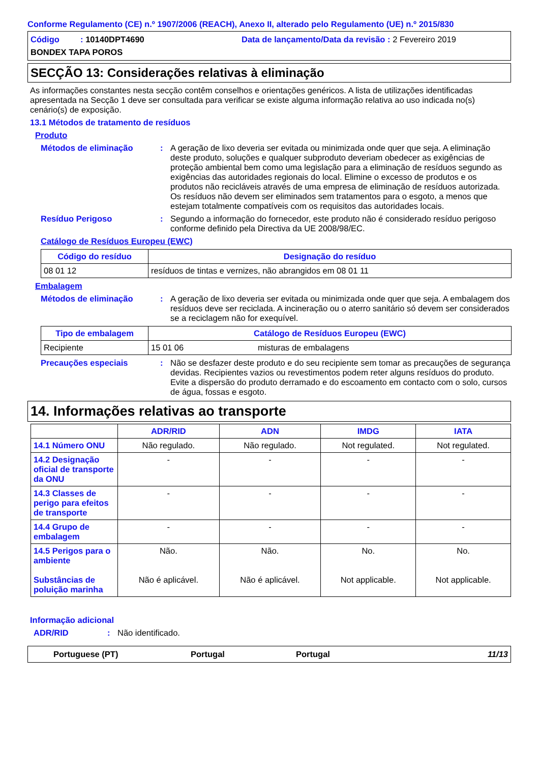Conforme Regulamento (CE) n.º 1907/2006 (REACH), Anexo II, alterado pelo Regulamento (UE) n.º 2015/830
Código : 10140DPT4690 Data de lançamento/Data da revisão : 2 Fevereiro 2019
BONDEX TAPA POROS
SECÇÃO 13: Considerações relativas à eliminação
As informações constantes nesta secção contêm conselhos e orientações genéricos. A lista de utilizações identificadas apresentada na Secção 1 deve ser consultada para verificar se existe alguma informação relativa ao uso indicada no(s) cenário(s) de exposição.
13.1 Métodos de tratamento de resíduos
Produto
Métodos de eliminação : A geração de lixo deveria ser evitada ou minimizada onde quer que seja. A eliminação deste produto, soluções e qualquer subproduto deveriam obedecer as exigências de proteção ambiental bem como uma legislação para a eliminação de resíduos segundo as exigências das autoridades regionais do local. Elimine o excesso de produtos e os produtos não recicláveis através de uma empresa de eliminação de resíduos autorizada. Os resíduos não devem ser eliminados sem tratamentos para o esgoto, a menos que estejam totalmente compatíveis com os requisitos das autoridades locais.
Resíduo Perigoso : Segundo a informação do fornecedor, este produto não é considerado resíduo perigoso conforme definido pela Directiva da UE 2008/98/EC.
Catálogo de Resíduos Europeu (EWC)
| Código do resíduo | Designação do resíduo |
| --- | --- |
| 08 01 12 | resíduos de tintas e vernizes, não abrangidos em 08 01 11 |
Embalagem
Métodos de eliminação : A geração de lixo deveria ser evitada ou minimizada onde quer que seja. A embalagem dos resíduos deve ser reciclada. A incineração ou o aterro sanitário só devem ser considerados se a reciclagem não for exequível.
| Tipo de embalagem | Catálogo de Resíduos Europeu (EWC) | |
| --- | --- | --- |
| Recipiente | 15 01 06 | misturas de embalagens |
Precauções especiais : Não se desfazer deste produto e do seu recipiente sem tomar as precauções de segurança devidas. Recipientes vazios ou revestimentos podem reter alguns resíduos do produto. Evite a dispersão do produto derramado e do escoamento em contacto com o solo, cursos de água, fossas e esgoto.
14. Informações relativas ao transporte
| | ADR/RID | ADN | IMDG | IATA |
| --- | --- | --- | --- | --- |
| 14.1 Número ONU | Não regulado. | Não regulado. | Not regulated. | Not regulated. |
| 14.2 Designação oficial de transporte da ONU | - | - | - | - |
| 14.3 Classes de perigo para efeitos de transporte | - | - | - | - |
| 14.4 Grupo de embalagem | - | - | - | - |
| 14.5 Perigos para o ambiente Substâncias de poluição marinha | Não. Não é aplicável. | Não. Não é aplicável. | No. Not applicable. | No. Not applicable. |
Informação adicional
ADR/RID : Não identificado.
Portuguese (PT) Portugal Portugal 11/13